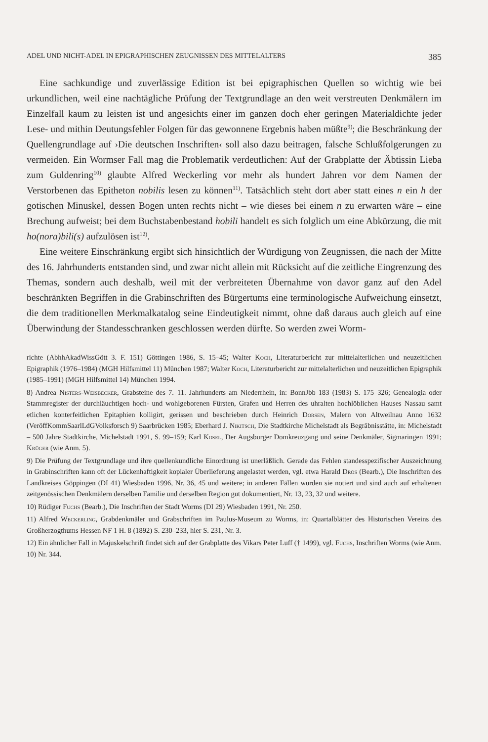ADEL UND NICHT-ADEL IN EPIGRAPHISCHEN ZEUGNISSEN DES MITTELALTERS 385
Eine sachkundige und zuverlässige Edition ist bei epigraphischen Quellen so wichtig wie bei urkundlichen, weil eine nachtägliche Prüfung der Textgrundlage an den weit verstreuten Denkmälern im Einzelfall kaum zu leisten ist und angesichts einer im ganzen doch eher geringen Materialdichte jeder Lese- und mithin Deutungsfehler Folgen für das gewonnene Ergebnis haben müßte<sup>9)</sup>; die Beschränkung der Quellengrundlage auf ›Die deutschen Inschriften‹ soll also dazu beitragen, falsche Schlußfolgerungen zu vermeiden. Ein Wormser Fall mag die Problematik verdeutlichen: Auf der Grabplatte der Äbtissin Lieba zum Guldenring<sup>10)</sup> glaubte Alfred Weckerling vor mehr als hundert Jahren vor dem Namen der Verstorbenen das Epitheton nobilis lesen zu können<sup>11)</sup>. Tatsächlich steht dort aber statt eines n ein h der gotischen Minuskel, dessen Bogen unten rechts nicht – wie dieses bei einem n zu erwarten wäre – eine Brechung aufweist; bei dem Buchstabenbestand hobili handelt es sich folglich um eine Abkürzung, die mit ho(nora)bili(s) aufzulösen ist<sup>12)</sup>.
Eine weitere Einschränkung ergibt sich hinsichtlich der Würdigung von Zeugnissen, die nach der Mitte des 16. Jahrhunderts entstanden sind, und zwar nicht allein mit Rücksicht auf die zeitliche Eingrenzung des Themas, sondern auch deshalb, weil mit der verbreiteten Übernahme von davor ganz auf den Adel beschränkten Begriffen in die Grabinschriften des Bürgertums eine terminologische Aufweichung einsetzt, die dem traditionellen Merkmalkatalog seine Eindeutigkeit nimmt, ohne daß daraus auch gleich auf eine Überwindung der Standesschranken geschlossen werden dürfte. So werden zwei Worm-
richte (AbhhAkadWissGött 3. F. 151) Göttingen 1986, S. 15–45; Walter Koch, Literaturbericht zur mittelalterlichen und neuzeitlichen Epigraphik (1976–1984) (MGH Hilfsmittel 11) München 1987; Walter Koch, Literaturbericht zur mittelalterlichen und neuzeitlichen Epigraphik (1985–1991) (MGH Hilfsmittel 14) München 1994.
8) Andrea Nisters-Weisbecker, Grabsteine des 7.–11. Jahrhunderts am Niederrhein, in: BonnJbb 183 (1983) S. 175–326; Genealogia oder Stammregister der durchläuchtigen hoch- und wohlgeborenen Fürsten, Grafen und Herren des uhralten hochlöblichen Hauses Nassau samt etlichen konterfeitlichen Epitaphien kolligirt, gerissen und beschrieben durch Heinrich Dorsen, Malern von Altweilnau Anno 1632 (VeröffKommSaarlLdGVolksforsch 9) Saarbrücken 1985; Eberhard J. Nikitsch, Die Stadtkirche Michelstadt als Begräbnisstätte, in: Michelstadt – 500 Jahre Stadtkirche, Michelstadt 1991, S. 99–159; Karl Kosel, Der Augsburger Domkreuzgang und seine Denkmäler, Sigmaringen 1991; Krüger (wie Anm. 5).
9) Die Prüfung der Textgrundlage und ihre quellenkundliche Einordnung ist unerläßlich. Gerade das Fehlen standesspezifischer Auszeichnung in Grabinschriften kann oft der Lückenhaftigkeit kopialer Überlieferung angelastet werden, vgl. etwa Harald Drös (Bearb.), Die Inschriften des Landkreises Göppingen (DI 41) Wiesbaden 1996, Nr. 36, 45 und weitere; in anderen Fällen wurden sie notiert und sind auch auf erhaltenen zeitgenössischen Denkmälern derselben Familie und derselben Region gut dokumentiert, Nr. 13, 23, 32 und weitere.
10) Rüdiger Fuchs (Bearb.), Die Inschriften der Stadt Worms (DI 29) Wiesbaden 1991, Nr. 250.
11) Alfred Weckerling, Grabdenkmäler und Grabschriften im Paulus-Museum zu Worms, in: Quartalblätter des Historischen Vereins des Großherzogthums Hessen NF 1 H. 8 (1892) S. 230–233, hier S. 231, Nr. 3.
12) Ein ähnlicher Fall in Majuskelschrift findet sich auf der Grabplatte des Vikars Peter Luff († 1499), vgl. Fuchs, Inschriften Worms (wie Anm. 10) Nr. 344.